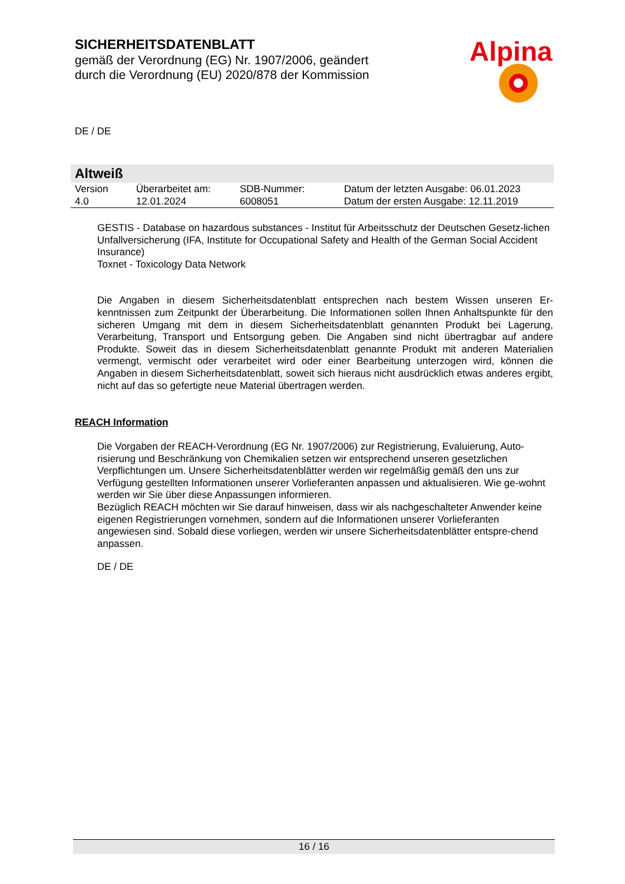SICHERHEITSDATENBLATT
gemäß der Verordnung (EG) Nr. 1907/2006, geändert
durch die Verordnung (EU) 2020/878 der Kommission
Alpina
DE / DE
Altweiß
| Version 4.0 | Überarbeitet am: 12.01.2024 | SDB-Nummer: 6008051 | Datum der letzten Ausgabe: 06.01.2023 Datum der ersten Ausgabe: 12.11.2019 |
GESTIS - Database on hazardous substances - Institut für Arbeitsschutz der Deutschen Gesetz-lichen Unfallversicherung (IFA, Institute for Occupational Safety and Health of the German Social Accident Insurance)
Toxnet - Toxicology Data Network
Die Angaben in diesem Sicherheitsdatenblatt entsprechen nach bestem Wissen unseren Er-kenntnissen zum Zeitpunkt der Überarbeitung. Die Informationen sollen Ihnen Anhaltspunkte für den sicheren Umgang mit dem in diesem Sicherheitsdatenblatt genannten Produkt bei Lagerung, Verarbeitung, Transport und Entsorgung geben. Die Angaben sind nicht übertragbar auf andere Produkte. Soweit das in diesem Sicherheitsdatenblatt genannte Produkt mit anderen Materialien vermengt, vermischt oder verarbeitet wird oder einer Bearbeitung unterzogen wird, können die Angaben in diesem Sicherheitsdatenblatt, soweit sich hieraus nicht ausdrücklich etwas anderes ergibt, nicht auf das so gefertigte neue Material übertragen werden.
REACH Information
Die Vorgaben der REACH-Verordnung (EG Nr. 1907/2006) zur Registrierung, Evaluierung, Auto-risierung und Beschränkung von Chemikalien setzen wir entsprechend unseren gesetzlichen Verpflichtungen um. Unsere Sicherheitsdatenblätter werden wir regelmäßig gemäß den uns zur Verfügung gestellten Informationen unserer Vorlieferanten anpassen und aktualisieren. Wie ge-wohnt werden wir Sie über diese Anpassungen informieren.
Bezüglich REACH möchten wir Sie darauf hinweisen, dass wir als nachgeschalteter Anwender keine eigenen Registrierungen vornehmen, sondern auf die Informationen unserer Vorlieferanten angewiesen sind. Sobald diese vorliegen, werden wir unsere Sicherheitsdatenblätter entspre-chend anpassen.
DE / DE
16 / 16